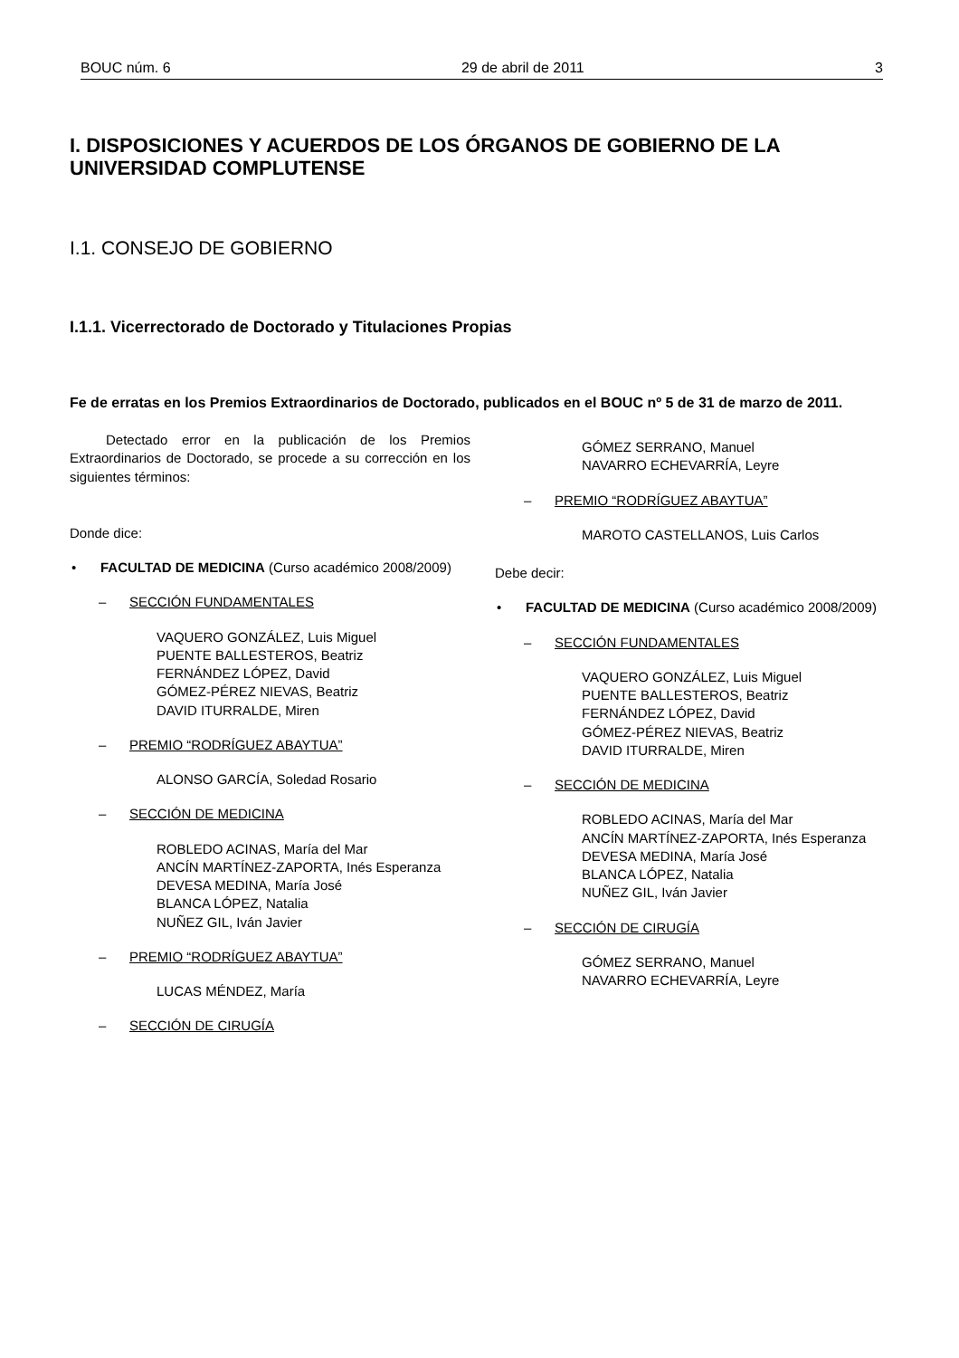BOUC núm. 6 29 de abril de 2011 3
I. DISPOSICIONES Y ACUERDOS DE LOS ÓRGANOS DE GOBIERNO DE LA UNIVERSIDAD COMPLUTENSE
I.1. CONSEJO DE GOBIERNO
I.1.1. Vicerrectorado de Doctorado y Titulaciones Propias
Fe de erratas en los Premios Extraordinarios de Doctorado, publicados en el BOUC nº 5 de 31 de marzo de 2011.
Detectado error en la publicación de los Premios Extraordinarios de Doctorado, se procede a su corrección en los siguientes términos:
Donde dice:
• FACULTAD DE MEDICINA (Curso académico 2008/2009)
– SECCIÓN FUNDAMENTALES
VAQUERO GONZÁLEZ, Luis Miguel
PUENTE BALLESTEROS, Beatriz
FERNÁNDEZ LÓPEZ, David
GÓMEZ-PÉREZ NIEVAS, Beatriz
DAVID ITURRALDE, Miren
– PREMIO “RODRÍGUEZ ABAYTUA”
ALONSO GARCÍA, Soledad Rosario
– SECCIÓN DE MEDICINA
ROBLEDO ACINAS, María del Mar
ANCÍN MARTÍNEZ-ZAPORTA, Inés Esperanza
DEVESA MEDINA, María José
BLANCA LÓPEZ, Natalia
NUÑEZ GIL, Iván Javier
– PREMIO “RODRÍGUEZ ABAYTUA”
LUCAS MÉNDEZ, María
– SECCIÓN DE CIRUGÍA
GÓMEZ SERRANO, Manuel
NAVARRO ECHEVARRÍA, Leyre
– PREMIO “RODRÍGUEZ ABAYTUA”
MAROTO CASTELLANOS, Luis Carlos
Debe decir:
• FACULTAD DE MEDICINA (Curso académico 2008/2009)
– SECCIÓN FUNDAMENTALES
VAQUERO GONZÁLEZ, Luis Miguel
PUENTE BALLESTEROS, Beatriz
FERNÁNDEZ LÓPEZ, David
GÓMEZ-PÉREZ NIEVAS, Beatriz
DAVID ITURRALDE, Miren
– SECCIÓN DE MEDICINA
ROBLEDO ACINAS, María del Mar
ANCÍN MARTÍNEZ-ZAPORTA, Inés Esperanza
DEVESA MEDINA, María José
BLANCA LÓPEZ, Natalia
NUÑEZ GIL, Iván Javier
– SECCIÓN DE CIRUGÍA
GÓMEZ SERRANO, Manuel
NAVARRO ECHEVARRÍA, Leyre